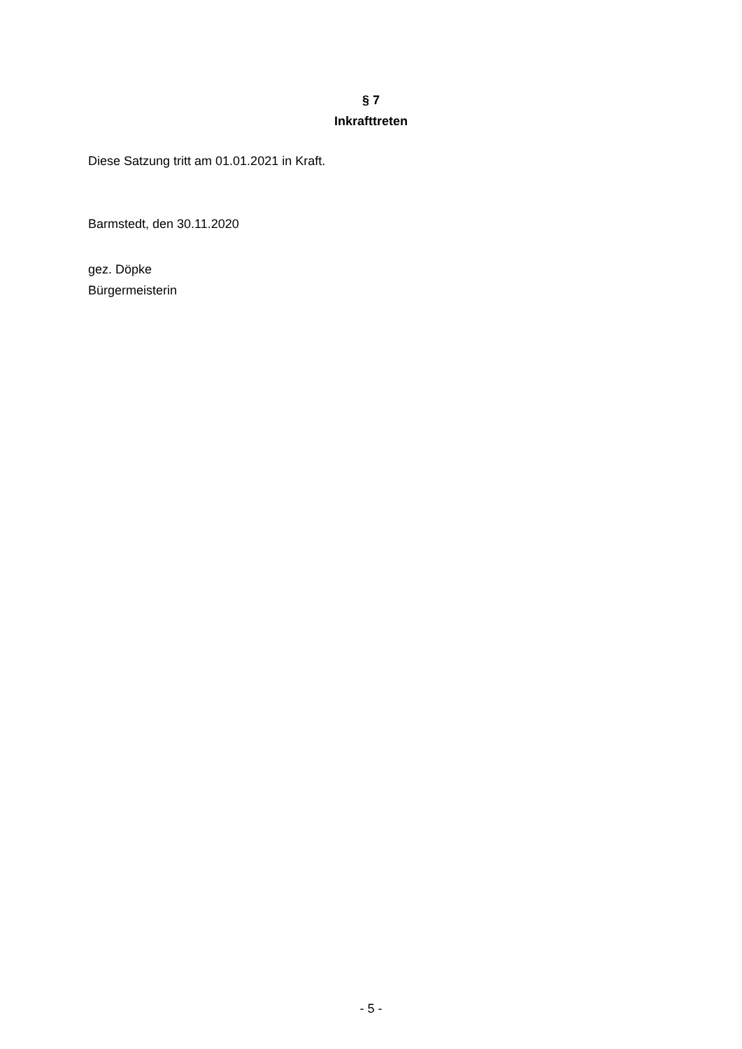§ 7
Inkrafttreten
Diese Satzung tritt am 01.01.2021 in Kraft.
Barmstedt, den 30.11.2020
gez. Döpke
Bürgermeisterin
- 5 -